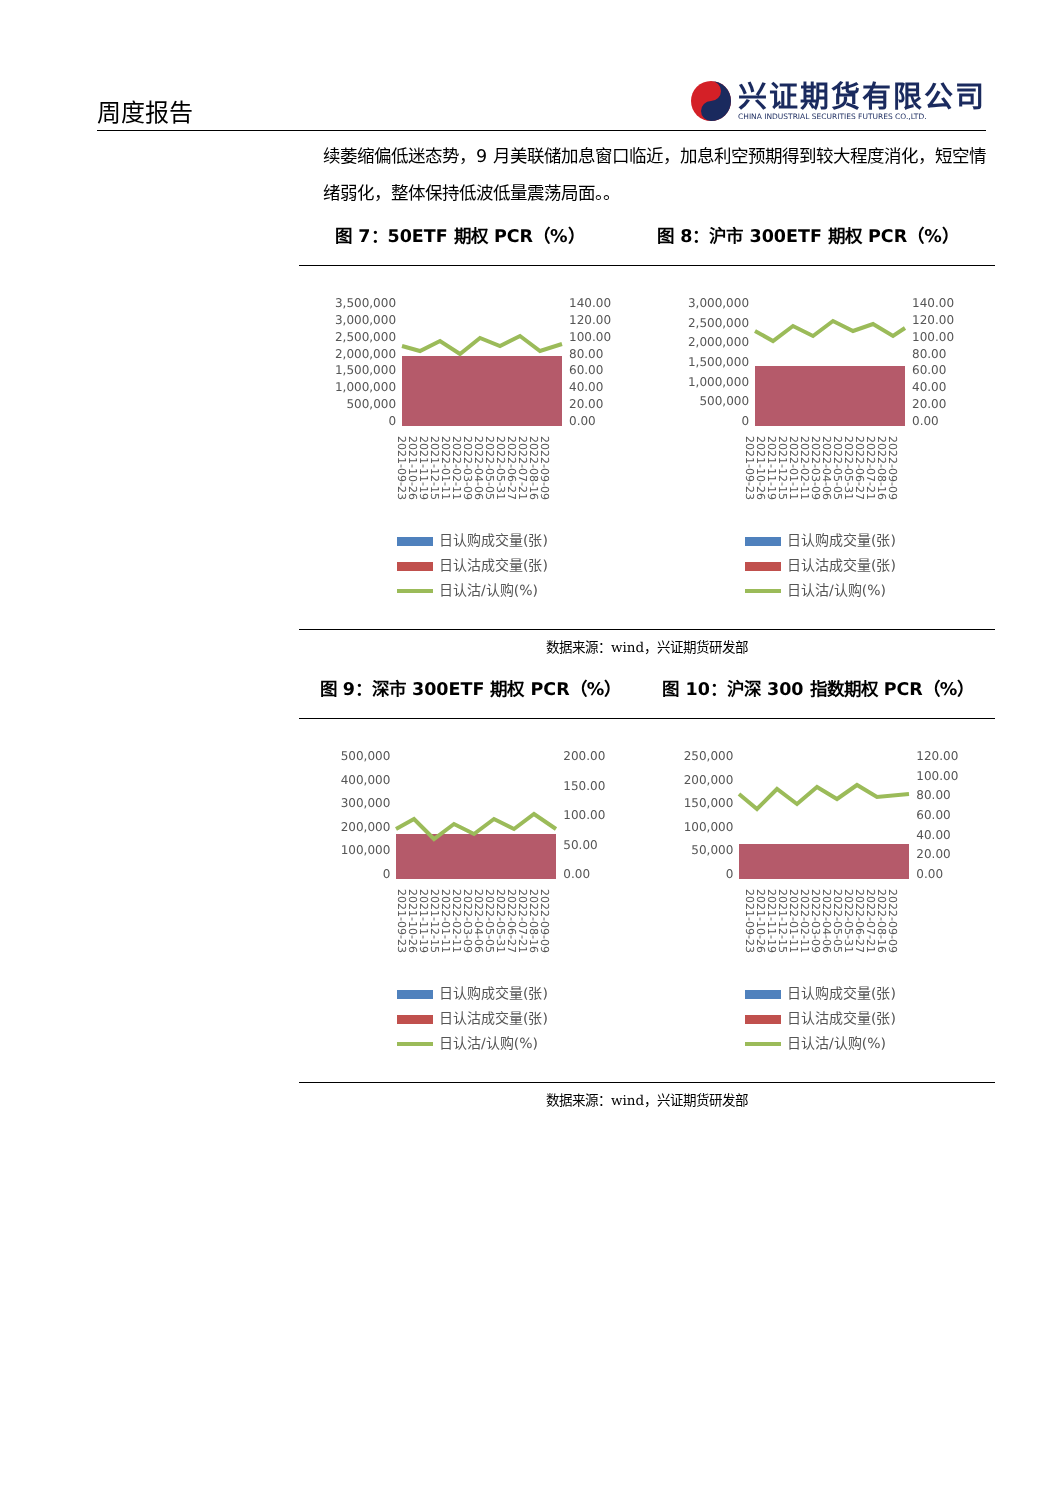周度报告
兴证期货有限公司
CHINA INDUSTRIAL SECURITIES FUTURES CO.,LTD.
续萎缩偏低迷态势，9 月美联储加息窗口临近，加息利空预期得到较大程度消化，短空情绪弱化，整体保持低波低量震荡局面。。
图 7：50ETF 期权 PCR（%） 图 8：沪市 300ETF 期权 PCR（%）
3,500,000
3,000,000
2,500,000
2,000,000
1,500,000
1,000,000
500,000
0
140.00
120.00
100.00
80.00
60.00
40.00
20.00
0.00
2021-09-23 2021-10-26 2021-11-19 2021-12-15 2022-01-11 2022-02-11 2022-03-09 2022-04-06 2022-05-05 2022-05-31 2022-06-27 2022-07-21 2022-08-16 2022-09-09
日认购成交量(张)
日认沽成交量(张)
日认沽/认购(%)
3,000,000
2,500,000
2,000,000
1,500,000
1,000,000
500,000
0
140.00
120.00
100.00
80.00
60.00
40.00
20.00
0.00
2021-09-23 2021-10-26 2021-11-19 2021-12-15 2022-01-11 2022-02-11 2022-03-09 2022-04-06 2022-05-05 2022-05-31 2022-06-27 2022-07-21 2022-08-16 2022-09-09
日认购成交量(张)
日认沽成交量(张)
日认沽/认购(%)
数据来源：wind，兴证期货研发部
图 9：深市 300ETF 期权 PCR（%） 图 10：沪深 300 指数期权 PCR（%）
500,000
400,000
300,000
200,000
100,000
0
200.00
150.00
100.00
50.00
0.00
2021-09-23 2021-10-26 2021-11-19 2021-12-15 2022-01-11 2022-02-11 2022-03-09 2022-04-06 2022-05-05 2022-05-31 2022-06-27 2022-07-21 2022-08-16 2022-09-09
日认购成交量(张)
日认沽成交量(张)
日认沽/认购(%)
250,000
200,000
150,000
100,000
50,000
0
120.00
100.00
80.00
60.00
40.00
20.00
0.00
2021-09-23 2021-10-26 2021-11-19 2021-12-15 2022-01-11 2022-02-11 2022-03-09 2022-04-06 2022-05-05 2022-05-31 2022-06-27 2022-07-21 2022-08-16 2022-09-09
日认购成交量(张)
日认沽成交量(张)
日认沽/认购(%)
数据来源：wind，兴证期货研发部